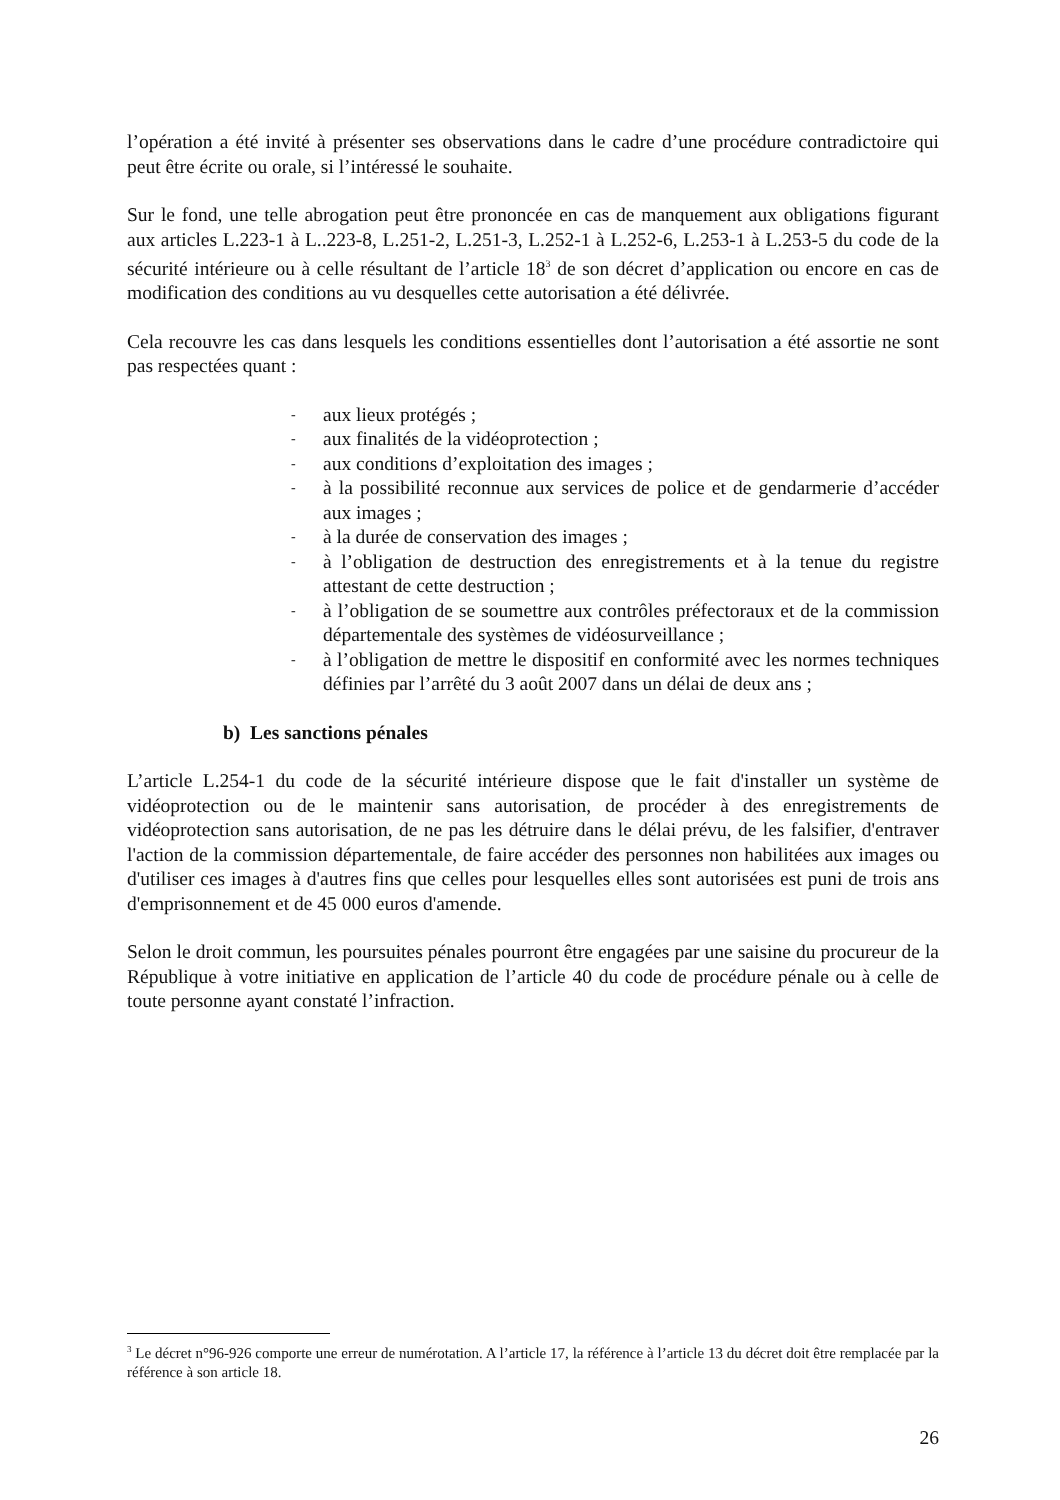l’opération a été invité à présenter ses observations dans le cadre d’une procédure contradictoire qui peut être écrite ou orale, si l’intéressé le souhaite.
Sur le fond, une telle abrogation peut être prononcée en cas de manquement aux obligations figurant aux articles L.223-1 à L..223-8, L.251-2, L.251-3, L.252-1 à L.252-6, L.253-1 à L.253-5 du code de la sécurité intérieure ou à celle résultant de l’article 18<sup>3</sup> de son décret d’application ou encore en cas de modification des conditions au vu desquelles cette autorisation a été délivrée.
Cela recouvre les cas dans lesquels les conditions essentielles dont l’autorisation a été assortie ne sont pas respectées quant :
- aux lieux protégés ;
- aux finalités de la vidéoprotection ;
- aux conditions d’exploitation des images ;
- à la possibilité reconnue aux services de police et de gendarmerie d’accéder aux images ;
- à la durée de conservation des images ;
- à l’obligation de destruction des enregistrements et à la tenue du registre attestant de cette destruction ;
- à l’obligation de se soumettre aux contrôles préfectoraux et de la commission départementale des systèmes de vidéosurveillance ;
- à l’obligation de mettre le dispositif en conformité avec les normes techniques définies par l’arrêté du 3 août 2007 dans un délai de deux ans ;
b) Les sanctions pénales
L’article L.254-1 du code de la sécurité intérieure dispose que le fait d'installer un système de vidéoprotection ou de le maintenir sans autorisation, de procéder à des enregistrements de vidéoprotection sans autorisation, de ne pas les détruire dans le délai prévu, de les falsifier, d'entraver l'action de la commission départementale, de faire accéder des personnes non habilitées aux images ou d'utiliser ces images à d'autres fins que celles pour lesquelles elles sont autorisées est puni de trois ans d'emprisonnement et de 45 000 euros d'amende.
Selon le droit commun, les poursuites pénales pourront être engagées par une saisine du procureur de la République à votre initiative en application de l’article 40 du code de procédure pénale ou à celle de toute personne ayant constaté l’infraction.
<sup>3</sup> Le décret n°96-926 comporte une erreur de numérotation. A l’article 17, la référence à l’article 13 du décret doit être remplacée par la référence à son article 18.
26